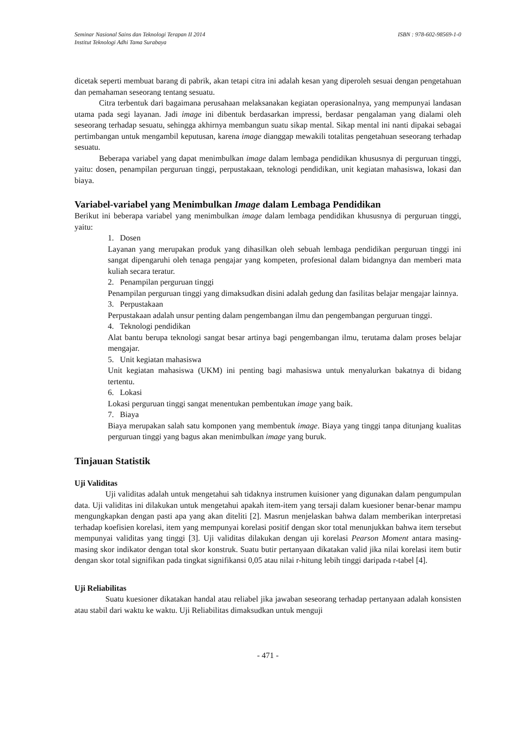Seminar Nasional Sains dan Teknologi Terapan II 2014 ISBN : 978-602-98569-1-0
Institut Teknologi Adhi Tama Surabaya
dicetak seperti membuat barang di pabrik, akan tetapi citra ini adalah kesan yang diperoleh sesuai dengan pengetahuan dan pemahaman seseorang tentang sesuatu.
Citra terbentuk dari bagaimana perusahaan melaksanakan kegiatan operasionalnya, yang mempunyai landasan utama pada segi layanan. Jadi image ini dibentuk berdasarkan impressi, berdasar pengalaman yang dialami oleh seseorang terhadap sesuatu, sehingga akhirnya membangun suatu sikap mental. Sikap mental ini nanti dipakai sebagai pertimbangan untuk mengambil keputusan, karena image dianggap mewakili totalitas pengetahuan seseorang terhadap sesuatu.
Beberapa variabel yang dapat menimbulkan image dalam lembaga pendidikan khususnya di perguruan tinggi, yaitu: dosen, penampilan perguruan tinggi, perpustakaan, teknologi pendidikan, unit kegiatan mahasiswa, lokasi dan biaya.
Variabel-variabel yang Menimbulkan Image dalam Lembaga Pendidikan
Berikut ini beberapa variabel yang menimbulkan image dalam lembaga pendidikan khususnya di perguruan tinggi, yaitu:
1. Dosen
Layanan yang merupakan produk yang dihasilkan oleh sebuah lembaga pendidikan perguruan tinggi ini sangat dipengaruhi oleh tenaga pengajar yang kompeten, profesional dalam bidangnya dan memberi mata kuliah secara teratur.
2. Penampilan perguruan tinggi
Penampilan perguruan tinggi yang dimaksudkan disini adalah gedung dan fasilitas belajar mengajar lainnya.
3. Perpustakaan
Perpustakaan adalah unsur penting dalam pengembangan ilmu dan pengembangan perguruan tinggi.
4. Teknologi pendidikan
Alat bantu berupa teknologi sangat besar artinya bagi pengembangan ilmu, terutama dalam proses belajar mengajar.
5. Unit kegiatan mahasiswa
Unit kegiatan mahasiswa (UKM) ini penting bagi mahasiswa untuk menyalurkan bakatnya di bidang tertentu.
6. Lokasi
Lokasi perguruan tinggi sangat menentukan pembentukan image yang baik.
7. Biaya
Biaya merupakan salah satu komponen yang membentuk image. Biaya yang tinggi tanpa ditunjang kualitas perguruan tinggi yang bagus akan menimbulkan image yang buruk.
Tinjauan Statistik
Uji Validitas
Uji validitas adalah untuk mengetahui sah tidaknya instrumen kuisioner yang digunakan dalam pengumpulan data. Uji validitas ini dilakukan untuk mengetahui apakah item-item yang tersaji dalam kuesioner benar-benar mampu mengungkapkan dengan pasti apa yang akan diteliti [2]. Masrun menjelaskan bahwa dalam memberikan interpretasi terhadap koefisien korelasi, item yang mempunyai korelasi positif dengan skor total menunjukkan bahwa item tersebut mempunyai validitas yang tinggi [3]. Uji validitas dilakukan dengan uji korelasi Pearson Moment antara masing-masing skor indikator dengan total skor konstruk. Suatu butir pertanyaan dikatakan valid jika nilai korelasi item butir dengan skor total signifikan pada tingkat signifikansi 0,05 atau nilai r-hitung lebih tinggi daripada r-tabel [4].
Uji Reliabilitas
Suatu kuesioner dikatakan handal atau reliabel jika jawaban seseorang terhadap pertanyaan adalah konsisten atau stabil dari waktu ke waktu. Uji Reliabilitas dimaksudkan untuk menguji
- 471 -